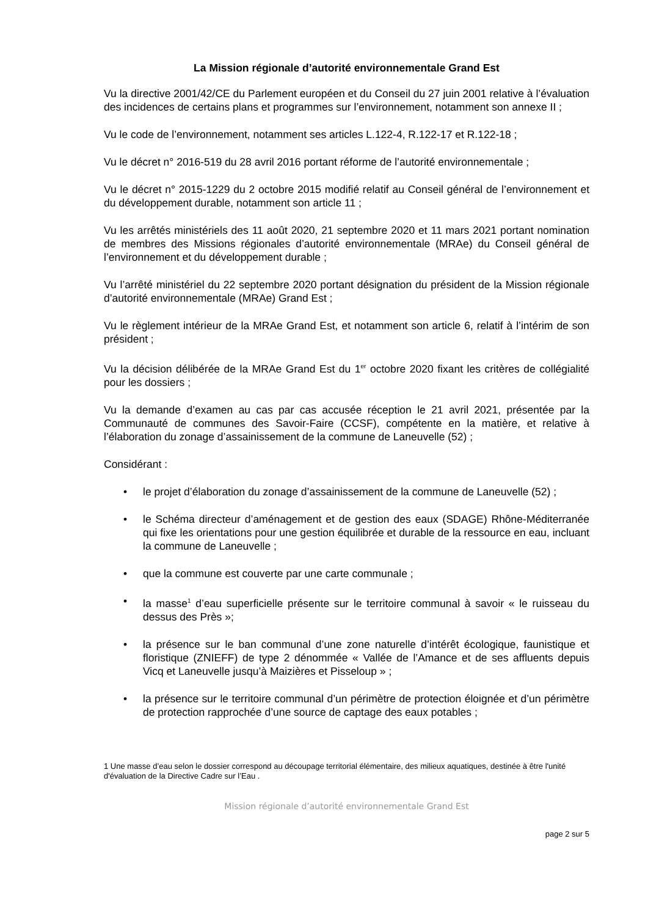La Mission régionale d’autorité environnementale Grand Est
Vu la directive 2001/42/CE du Parlement européen et du Conseil du 27 juin 2001 relative à l’évaluation des incidences de certains plans et programmes sur l’environnement, notamment son annexe II ;
Vu le code de l’environnement, notamment ses articles L.122-4, R.122-17 et R.122-18 ;
Vu le décret n° 2016-519 du 28 avril 2016 portant réforme de l’autorité environnementale ;
Vu le décret n° 2015-1229 du 2 octobre 2015 modifié relatif au Conseil général de l’environnement et du développement durable, notamment son article 11 ;
Vu les arrêtés ministériels des 11 août 2020, 21 septembre 2020 et 11 mars 2021 portant nomination de membres des Missions régionales d’autorité environnementale (MRAe) du Conseil général de l’environnement et du développement durable ;
Vu l’arrêté ministériel du 22 septembre 2020 portant désignation du président de la Mission régionale d’autorité environnementale (MRAe) Grand Est ;
Vu le règlement intérieur de la MRAe Grand Est, et notamment son article 6, relatif à l’intérim de son président ;
Vu la décision délibérée de la MRAe Grand Est du 1<sup>er</sup> octobre 2020 fixant les critères de collégialité pour les dossiers ;
Vu la demande d’examen au cas par cas accusée réception le 21 avril 2021, présentée par la Communauté de communes des Savoir-Faire (CCSF), compétente en la matière, et relative à l’élaboration du zonage d’assainissement de la commune de Laneuvelle (52) ;
Considérant :
• le projet d’élaboration du zonage d’assainissement de la commune de Laneuvelle (52) ;
• le Schéma directeur d’aménagement et de gestion des eaux (SDAGE) Rhône-Méditerranée qui fixe les orientations pour une gestion équilibrée et durable de la ressource en eau, incluant la commune de Laneuvelle ;
• que la commune est couverte par une carte communale ;
• la masse<sup>1</sup> d’eau superficielle présente sur le territoire communal à savoir « le ruisseau du dessus des Près »;
• la présence sur le ban communal d’une zone naturelle d’intérêt écologique, faunistique et floristique (ZNIEFF) de type 2 dénommée « Vallée de l’Amance et de ses affluents depuis Vicq et Laneuvelle jusqu’à Maizières et Pisseloup » ;
• la présence sur le territoire communal d’un périmètre de protection éloignée et d’un périmètre de protection rapprochée d’une source de captage des eaux potables ;
1 Une masse d’eau selon le dossier correspond au découpage territorial élémentaire, des milieux aquatiques, destinée à être l'unité d'évaluation de la Directive Cadre sur l’Eau .
Mission régionale d’autorité environnementale Grand Est
page 2 sur 5